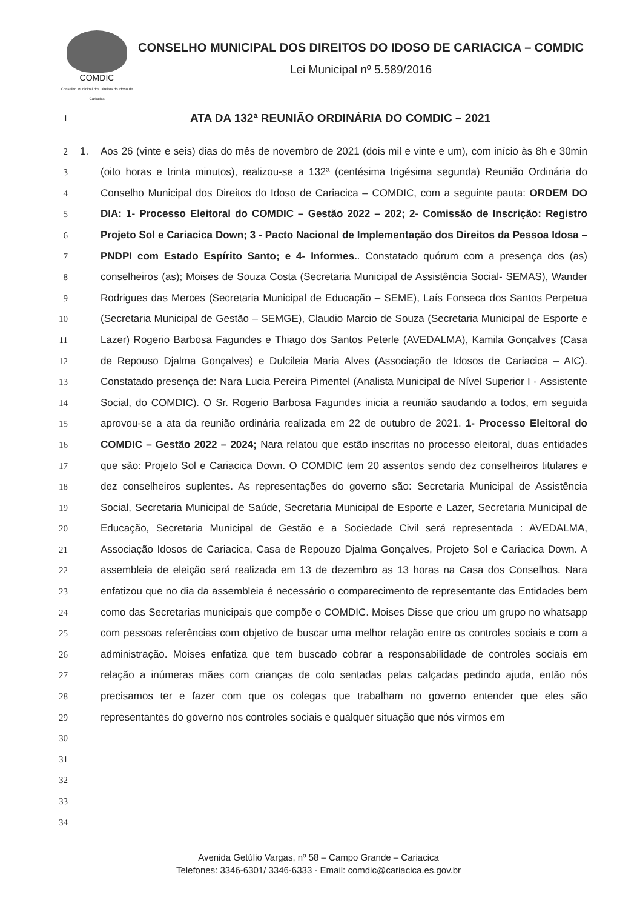COMDIC
Conselho Municipal dos Direitos do Idoso de Cariacica
CONSELHO MUNICIPAL DOS DIREITOS DO IDOSO DE CARIACICA – COMDIC
Lei Municipal nº 5.589/2016
1
ATA DA 132ª REUNIÃO ORDINÁRIA DO COMDIC – 2021
2
3
4
5
6
7
8
9
10
11
12
13
14
15
16
17
18
19
20
21
22
23
24
25
26
27
28
29
30
31
32
33
34
1. Aos 26 (vinte e seis) dias do mês de novembro de 2021 (dois mil e vinte e um), com início às 8h e 30min (oito horas e trinta minutos), realizou-se a 132ª (centésima trigésima segunda) Reunião Ordinária do Conselho Municipal dos Direitos do Idoso de Cariacica – COMDIC, com a seguinte pauta: ORDEM DO DIA: 1- Processo Eleitoral do COMDIC – Gestão 2022 – 202; 2- Comissão de Inscrição: Registro Projeto Sol e Cariacica Down; 3 - Pacto Nacional de Implementação dos Direitos da Pessoa Idosa – PNDPI com Estado Espírito Santo; e 4- Informes.. Constatado quórum com a presença dos (as) conselheiros (as); Moises de Souza Costa (Secretaria Municipal de Assistência Social- SEMAS), Wander Rodrigues das Merces (Secretaria Municipal de Educação – SEME), Laís Fonseca dos Santos Perpetua (Secretaria Municipal de Gestão – SEMGE), Claudio Marcio de Souza (Secretaria Municipal de Esporte e Lazer) Rogerio Barbosa Fagundes e Thiago dos Santos Peterle (AVEDALMA), Kamila Gonçalves (Casa de Repouso Djalma Gonçalves) e Dulcileia Maria Alves (Associação de Idosos de Cariacica – AIC). Constatado presença de: Nara Lucia Pereira Pimentel (Analista Municipal de Nível Superior I - Assistente Social, do COMDIC). O Sr. Rogerio Barbosa Fagundes inicia a reunião saudando a todos, em seguida aprovou-se a ata da reunião ordinária realizada em 22 de outubro de 2021. 1- Processo Eleitoral do COMDIC – Gestão 2022 – 2024; Nara relatou que estão inscritas no processo eleitoral, duas entidades que são: Projeto Sol e Cariacica Down. O COMDIC tem 20 assentos sendo dez conselheiros titulares e dez conselheiros suplentes. As representações do governo são: Secretaria Municipal de Assistência Social, Secretaria Municipal de Saúde, Secretaria Municipal de Esporte e Lazer, Secretaria Municipal de Educação, Secretaria Municipal de Gestão e a Sociedade Civil será representada : AVEDALMA, Associação Idosos de Cariacica, Casa de Repouzo Djalma Gonçalves, Projeto Sol e Cariacica Down. A assembleia de eleição será realizada em 13 de dezembro as 13 horas na Casa dos Conselhos. Nara enfatizou que no dia da assembleia é necessário o comparecimento de representante das Entidades bem como das Secretarias municipais que compõe o COMDIC. Moises Disse que criou um grupo no whatsapp com pessoas referências com objetivo de buscar uma melhor relação entre os controles sociais e com a administração. Moises enfatiza que tem buscado cobrar a responsabilidade de controles sociais em relação a inúmeras mães com crianças de colo sentadas pelas calçadas pedindo ajuda, então nós precisamos ter e fazer com que os colegas que trabalham no governo entender que eles são representantes do governo nos controles sociais e qualquer situação que nós virmos em
Avenida Getúlio Vargas, nº 58 – Campo Grande – Cariacica
Telefones: 3346-6301/ 3346-6333 - Email: comdic@cariacica.es.gov.br